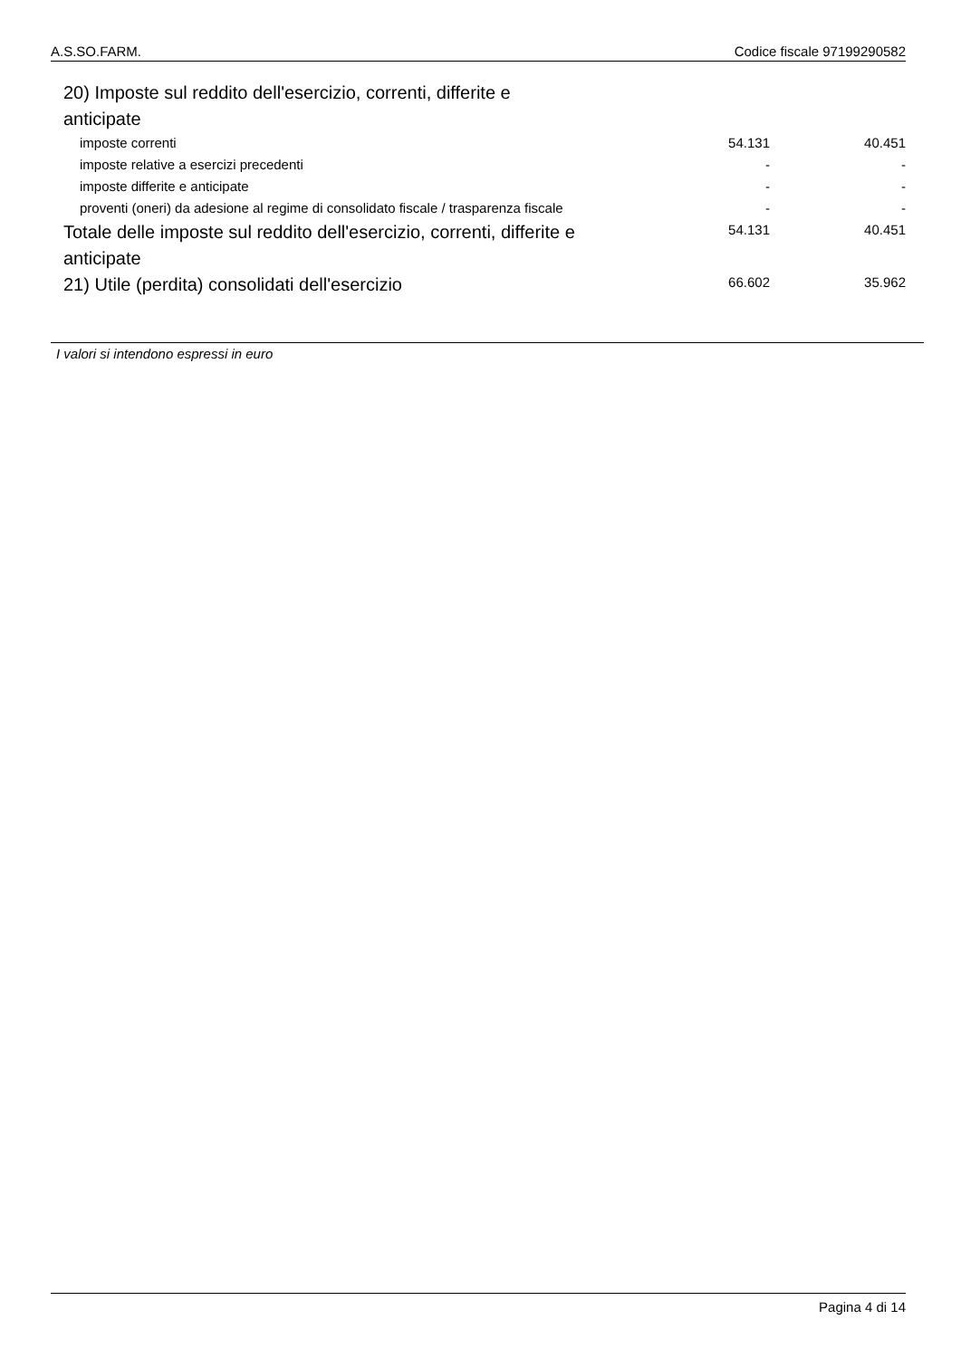A.S.SO.FARM. Codice fiscale 97199290582
| 20) Imposte sul reddito dell'esercizio, correnti, differite e anticipate | | |
| imposte correnti | 54.131 | 40.451 |
| imposte relative a esercizi precedenti | - | - |
| imposte differite e anticipate | - | - |
| proventi (oneri) da adesione al regime di consolidato fiscale / trasparenza fiscale | - | - |
| Totale delle imposte sul reddito dell'esercizio, correnti, differite e anticipate | 54.131 | 40.451 |
| 21) Utile (perdita) consolidati dell'esercizio | 66.602 | 35.962 |
I valori si intendono espressi in euro
Pagina 4 di 14